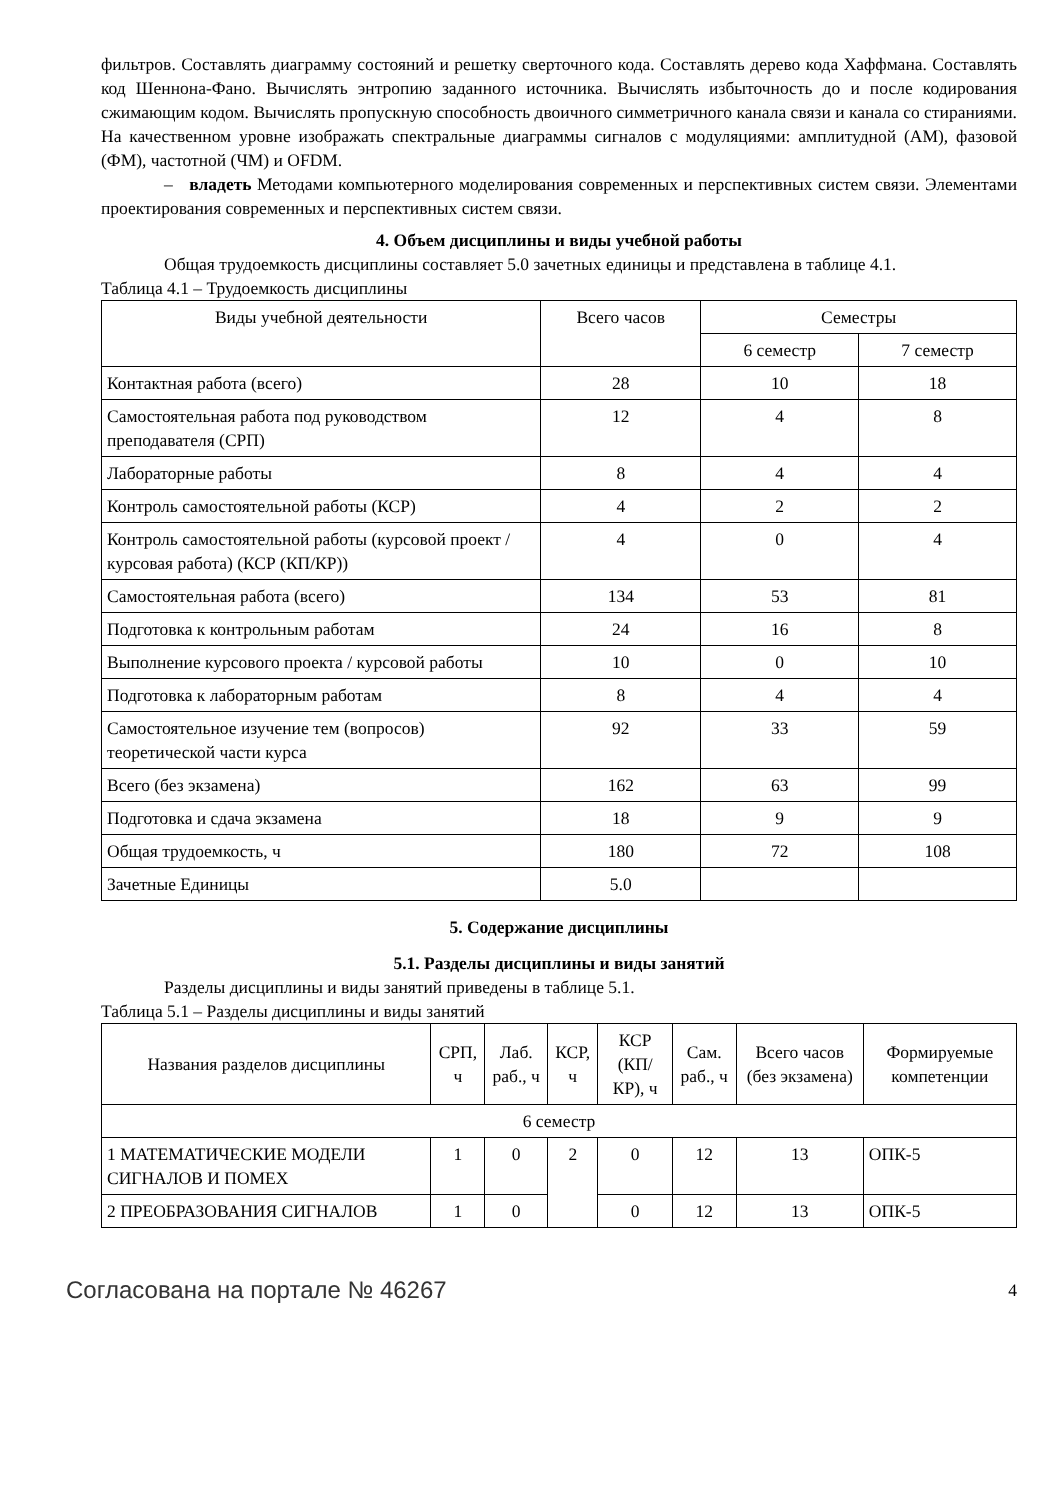фильтров. Составлять диаграмму состояний и решетку сверточного кода. Составлять дерево кода Хаффмана. Составлять код Шеннона-Фано. Вычислять энтропию заданного источника. Вычислять избыточность до и после кодирования сжимающим кодом. Вычислять пропускную способность двоичного симметричного канала связи и канала со стираниями. На качественном уровне изображать спектральные диаграммы сигналов с модуляциями: амплитудной (АМ), фазовой (ФМ), частотной (ЧМ) и OFDM.
– владеть Методами компьютерного моделирования современных и перспективных систем связи. Элементами проектирования современных и перспективных систем связи.
4. Объем дисциплины и виды учебной работы
Общая трудоемкость дисциплины составляет 5.0 зачетных единицы и представлена в таблице 4.1.
Таблица 4.1 – Трудоемкость дисциплины
| Виды учебной деятельности | Всего часов | Семестры | |
| --- | --- | --- | --- |
| | | 6 семестр | 7 семестр |
| Контактная работа (всего) | 28 | 10 | 18 |
| Самостоятельная работа под руководством преподавателя (СРП) | 12 | 4 | 8 |
| Лабораторные работы | 8 | 4 | 4 |
| Контроль самостоятельной работы (КСР) | 4 | 2 | 2 |
| Контроль самостоятельной работы (курсовой проект / курсовая работа) (КСР (КП/КР)) | 4 | 0 | 4 |
| Самостоятельная работа (всего) | 134 | 53 | 81 |
| Подготовка к контрольным работам | 24 | 16 | 8 |
| Выполнение курсового проекта / курсовой работы | 10 | 0 | 10 |
| Подготовка к лабораторным работам | 8 | 4 | 4 |
| Самостоятельное изучение тем (вопросов) теоретической части курса | 92 | 33 | 59 |
| Всего (без экзамена) | 162 | 63 | 99 |
| Подготовка и сдача экзамена | 18 | 9 | 9 |
| Общая трудоемкость, ч | 180 | 72 | 108 |
| Зачетные Единицы | 5.0 | | |
5. Содержание дисциплины
5.1. Разделы дисциплины и виды занятий
Разделы дисциплины и виды занятий приведены в таблице 5.1.
Таблица 5.1 – Разделы дисциплины и виды занятий
| Названия разделов дисциплины | СРП, ч | Лаб. раб., ч | КСР, ч | КСР (КП/КР), ч | Сам. раб., ч | Всего часов (без экзамена) | Формируемые компетенции |
| --- | --- | --- | --- | --- | --- | --- | --- |
| 6 семестр | | | | | | | |
| 1 МАТЕМАТИЧЕСКИЕ МОДЕЛИ СИГНАЛОВ И ПОМЕХ | 1 | 0 | 2 | 0 | 12 | 13 | ОПК-5 |
| 2 ПРЕОБРАЗОВАНИЯ СИГНАЛОВ | 1 | 0 | | 0 | 12 | 13 | ОПК-5 |
Согласована на портале № 46267 4